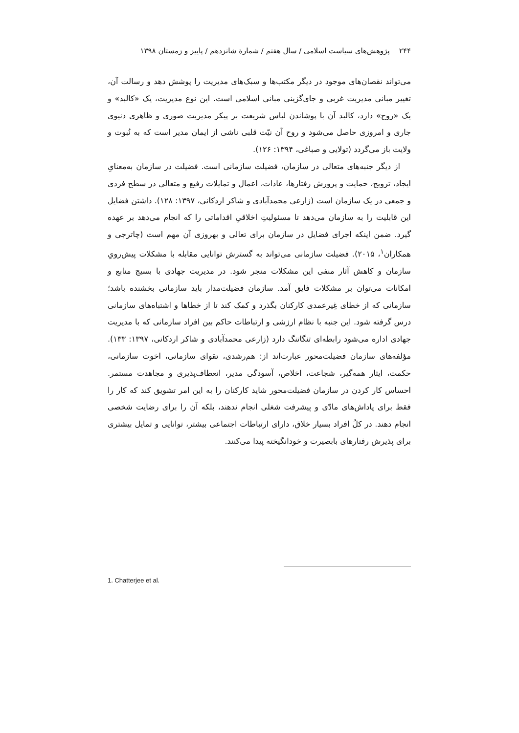۲۴۴ پژوهش‌های سیاست اسلامی / سال هفتم / شمارهٔ شانزدهم / پاییز و زمستان ۱۳۹۸
می‌تواند نقصان‌های موجود در دیگر مکتب‌ها و سبک‌های مدیریت را پوشش دهد و رسالت آن، تغییر مبانی مدیریت غربی و جای‌گزینی مبانی اسلامی است. این نوع مدیریت، یک «کالبد» و یک «روح» دارد، کالبد آن با پوشاندن لباس شریعت بر پیکر مدیریت صوری و ظاهری دنیوی جاری و امروزی حاصل می‌شود و روح آن نیّت قلبی ناشی از ایمان مدیر است که به نُبوت و ولایت باز می‌گردد (تولایی و صباغی، ۱۳۹۴: ۱۲۶).
از دیگر جنبه‌های متعالی در سازمان، فضیلت سازمانی است. فضیلت در سازمان به‌معنایِ ایجاد، ترویج، حمایت و پرورش رفتارها، عادات، اعمال و تمایلات رفیع و متعالی در سطح فردی و جمعی در یک سازمان است (زارعی محمدآبادی و شاکر اردکانی، ۱۳۹۷: ۱۲۸). داشتن فضایل این قابلیت را به سازمان می‌دهد تا مسئولیتِ اخلاقیِ اقداماتی را که انجام می‌دهد بر عهده گیرد. ضمن اینکه اجرای فضایل در سازمان برای تعالی و بهروزی آن مهم است (چاترجی و همکاران<sup>۱</sup>، ۲۰۱۵). فضیلت سازمانی می‌تواند به گسترش توانایی مقابله با مشکلات پیش‌رویِ سازمان و کاهش آثار منفی این مشکلات منجر شود. در مدیریت جهادی با بسیج منابع و امکانات می‌توان بر مشکلات فایق آمد. سازمان فضیلت‌مدار باید سازمانی بخشنده باشد؛ سازمانی که از خطای غِیرعمدی کارکنان بگذرد و کمک کند تا از خطاها و اشتباه‌های سازمانی درس گرفته شود. این جنبه با نظام ارزشی و ارتباطات حاکم بین افراد سازمانی که با مدیریت جهادی اداره می‌شود رابطه‌ای تنگاتنگ دارد (زارعی محمدآبادی و شاکر اردکانی، ۱۳۹۷: ۱۳۳). مؤلفه‌های سازمان فضیلت‌محور عبارت‌اند از: هم‌رشدی، تقوای سازمانی، اخوت سازمانی، حکمت، ایثار همه‌گیر، شجاعت، اخلاص، آسودگی مدیر، انعطاف‌پذیری و مجاهدت مستمر. احساس کار کردن در سازمان فضیلت‌محور شاید کارکنان را به این امر تشویق کند که کار را فقط برای پاداش‌های مادّی و پیشرفت شغلی انجام ندهند، بلکه آن را برای رضایت شخصی انجام دهند. در کلُ افراد بسیار خلاق، دارای ارتباطات اجتماعی بیشتر، توانایی و تمایل بیشتری برای پذیرش رفتارهای بابصیرت و خودانگیخته پیدا می‌کنند.
1. Chatterjee et al.